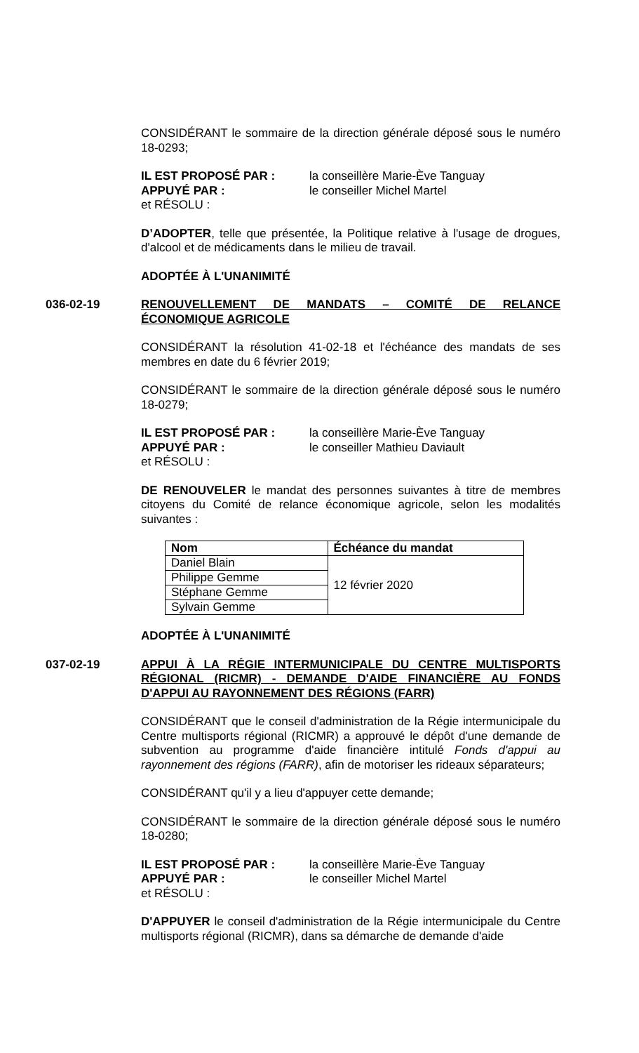CONSIDÉRANT le sommaire de la direction générale déposé sous le numéro 18-0293;
IL EST PROPOSÉ PAR : la conseillère Marie-Ève Tanguay APPUYÉ PAR : le conseiller Michel Martel et RÉSOLU :
D’ADOPTER, telle que présentée, la Politique relative à l'usage de drogues, d'alcool et de médicaments dans le milieu de travail.
ADOPTÉE À L'UNANIMITÉ
036-02-19 RENOUVELLEMENT DE MANDATS – COMITÉ DE RELANCE ÉCONOMIQUE AGRICOLE
CONSIDÉRANT la résolution 41-02-18 et l'échéance des mandats de ses membres en date du 6 février 2019;
CONSIDÉRANT le sommaire de la direction générale déposé sous le numéro 18-0279;
IL EST PROPOSÉ PAR : la conseillère Marie-Ève Tanguay APPUYÉ PAR : le conseiller Mathieu Daviault et RÉSOLU :
DE RENOUVELER le mandat des personnes suivantes à titre de membres citoyens du Comité de relance économique agricole, selon les modalités suivantes :
| Nom | Échéance du mandat |
| --- | --- |
| Daniel Blain | 12 février 2020 |
| Philippe Gemme | |
| Stéphane Gemme | |
| Sylvain Gemme | |
ADOPTÉE À L'UNANIMITÉ
037-02-19 APPUI À LA RÉGIE INTERMUNICIPALE DU CENTRE MULTISPORTS RÉGIONAL (RICMR) - DEMANDE D'AIDE FINANCIÈRE AU FONDS D'APPUI AU RAYONNEMENT DES RÉGIONS (FARR)
CONSIDÉRANT que le conseil d'administration de la Régie intermunicipale du Centre multisports régional (RICMR) a approuvé le dépôt d'une demande de subvention au programme d'aide financière intitulé Fonds d'appui au rayonnement des régions (FARR), afin de motoriser les rideaux séparateurs;
CONSIDÉRANT qu'il y a lieu d'appuyer cette demande;
CONSIDÉRANT le sommaire de la direction générale déposé sous le numéro 18-0280;
IL EST PROPOSÉ PAR : la conseillère Marie-Ève Tanguay APPUYÉ PAR : le conseiller Michel Martel et RÉSOLU :
D'APPUYER le conseil d'administration de la Régie intermunicipale du Centre multisports régional (RICMR), dans sa démarche de demande d'aide